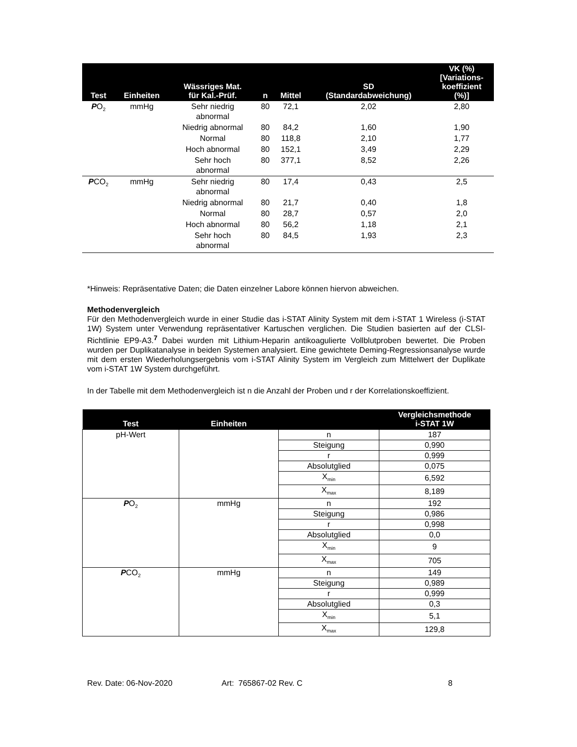| Test | Einheiten | Wässriges Mat. für Kal.-Prüf. | n | Mittel | SD (Standardabweichung) | VK (%) [Variations- koeffizient (%)] |
| --- | --- | --- | --- | --- | --- | --- |
| P O<sub>2</sub> | mmHg | Sehr niedrig abnormal | 80 | 72,1 | 2,02 | 2,80 |
| | | Niedrig abnormal | 80 | 84,2 | 1,60 | 1,90 |
| | | Normal | 80 | 118,8 | 2,10 | 1,77 |
| | | Hoch abnormal | 80 | 152,1 | 3,49 | 2,29 |
| | | Sehr hoch abnormal | 80 | 377,1 | 8,52 | 2,26 |
| P CO<sub>2</sub> | mmHg | Sehr niedrig abnormal | 80 | 17,4 | 0,43 | 2,5 |
| | | Niedrig abnormal | 80 | 21,7 | 0,40 | 1,8 |
| | | Normal | 80 | 28,7 | 0,57 | 2,0 |
| | | Hoch abnormal | 80 | 56,2 | 1,18 | 2,1 |
| | | Sehr hoch abnormal | 80 | 84,5 | 1,93 | 2,3 |
*Hinweis: Repräsentative Daten; die Daten einzelner Labore können hiervon abweichen.
Methodenvergleich
Für den Methodenvergleich wurde in einer Studie das i-STAT Alinity System mit dem i-STAT 1 Wireless (i-STAT 1W) System unter Verwendung repräsentativer Kartuschen verglichen. Die Studien basierten auf der CLSI-Richtlinie EP9-A3.<sup>7</sup> Dabei wurden mit Lithium-Heparin antikoagulierte Vollblutproben bewertet. Die Proben wurden per Duplikatanalyse in beiden Systemen analysiert. Eine gewichtete Deming-Regressionsanalyse wurde mit dem ersten Wiederholungsergebnis vom i-STAT Alinity System im Vergleich zum Mittelwert der Duplikate vom i-STAT 1W System durchgeführt.
In der Tabelle mit dem Methodenvergleich ist n die Anzahl der Proben und r der Korrelationskoeffizient.
| Test | Einheiten | | Vergleichsmethode i-STAT 1W |
| --- | --- | --- | --- |
| pH-Wert | | n | 187 |
| | | Steigung | 0,990 |
| | | r | 0,999 |
| | | Absolutglied | 0,075 |
| | | X<sub>min</sub> | 6,592 |
| | | X<sub>max</sub> | 8,189 |
| P O<sub>2</sub> | mmHg | n | 192 |
| | | Steigung | 0,986 |
| | | r | 0,998 |
| | | Absolutglied | 0,0 |
| | | X<sub>min</sub> | 9 |
| | | X<sub>max</sub> | 705 |
| P CO<sub>2</sub> | mmHg | n | 149 |
| | | Steigung | 0,989 |
| | | r | 0,999 |
| | | Absolutglied | 0,3 |
| | | X<sub>min</sub> | 5,1 |
| | | X<sub>max</sub> | 129,8 |
Rev. Date: 06-Nov-2020 Art: 765867-02 Rev. C 8